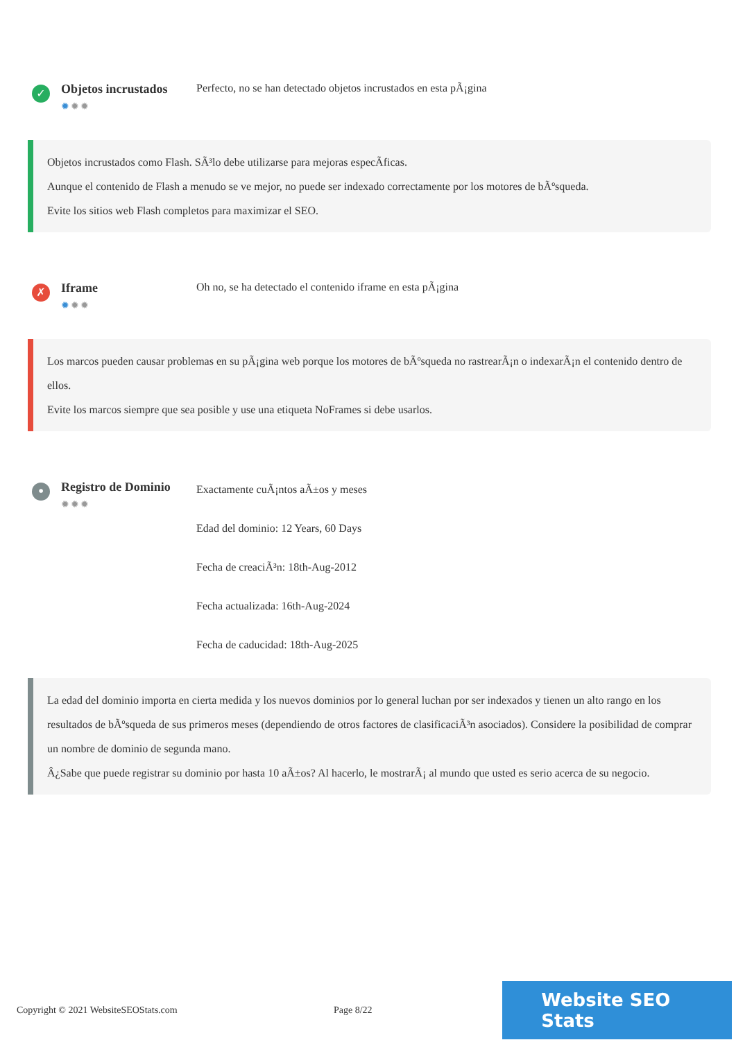✓
Objetos incrustados
✹✹✹
Perfecto, no se han detectado objetos incrustados en esta pÃ¡gina
Objetos incrustados como Flash. SÃ³lo debe utilizarse para mejoras especÃficas.
Aunque el contenido de Flash a menudo se ve mejor, no puede ser indexado correctamente por los motores de bÃºsqueda.
Evite los sitios web Flash completos para maximizar el SEO.
✗
Iframe
✹✹✹
Oh no, se ha detectado el contenido iframe en esta pÃ¡gina
Los marcos pueden causar problemas en su pÃ¡gina web porque los motores de bÃºsqueda no rastrearÃ¡n o indexarÃ¡n el contenido dentro de ellos.
Evite los marcos siempre que sea posible y use una etiqueta NoFrames si debe usarlos.
•
Registro de Dominio
✹✹✹
Exactamente cuÃ¡ntos aÃ±os y meses
Edad del dominio: 12 Years, 60 Days
Fecha de creaciÃ³n: 18th-Aug-2012
Fecha actualizada: 16th-Aug-2024
Fecha de caducidad: 18th-Aug-2025
La edad del dominio importa en cierta medida y los nuevos dominios por lo general luchan por ser indexados y tienen un alto rango en los resultados de bÃºsqueda de sus primeros meses (dependiendo de otros factores de clasificaciÃ³n asociados). Considere la posibilidad de comprar un nombre de dominio de segunda mano.
Â¿Sabe que puede registrar su dominio por hasta 10 aÃ±os? Al hacerlo, le mostrarÃ¡ al mundo que usted es serio acerca de su negocio.
Copyright © 2021 WebsiteSEOStats.com Page 8/22
Website SEO Stats